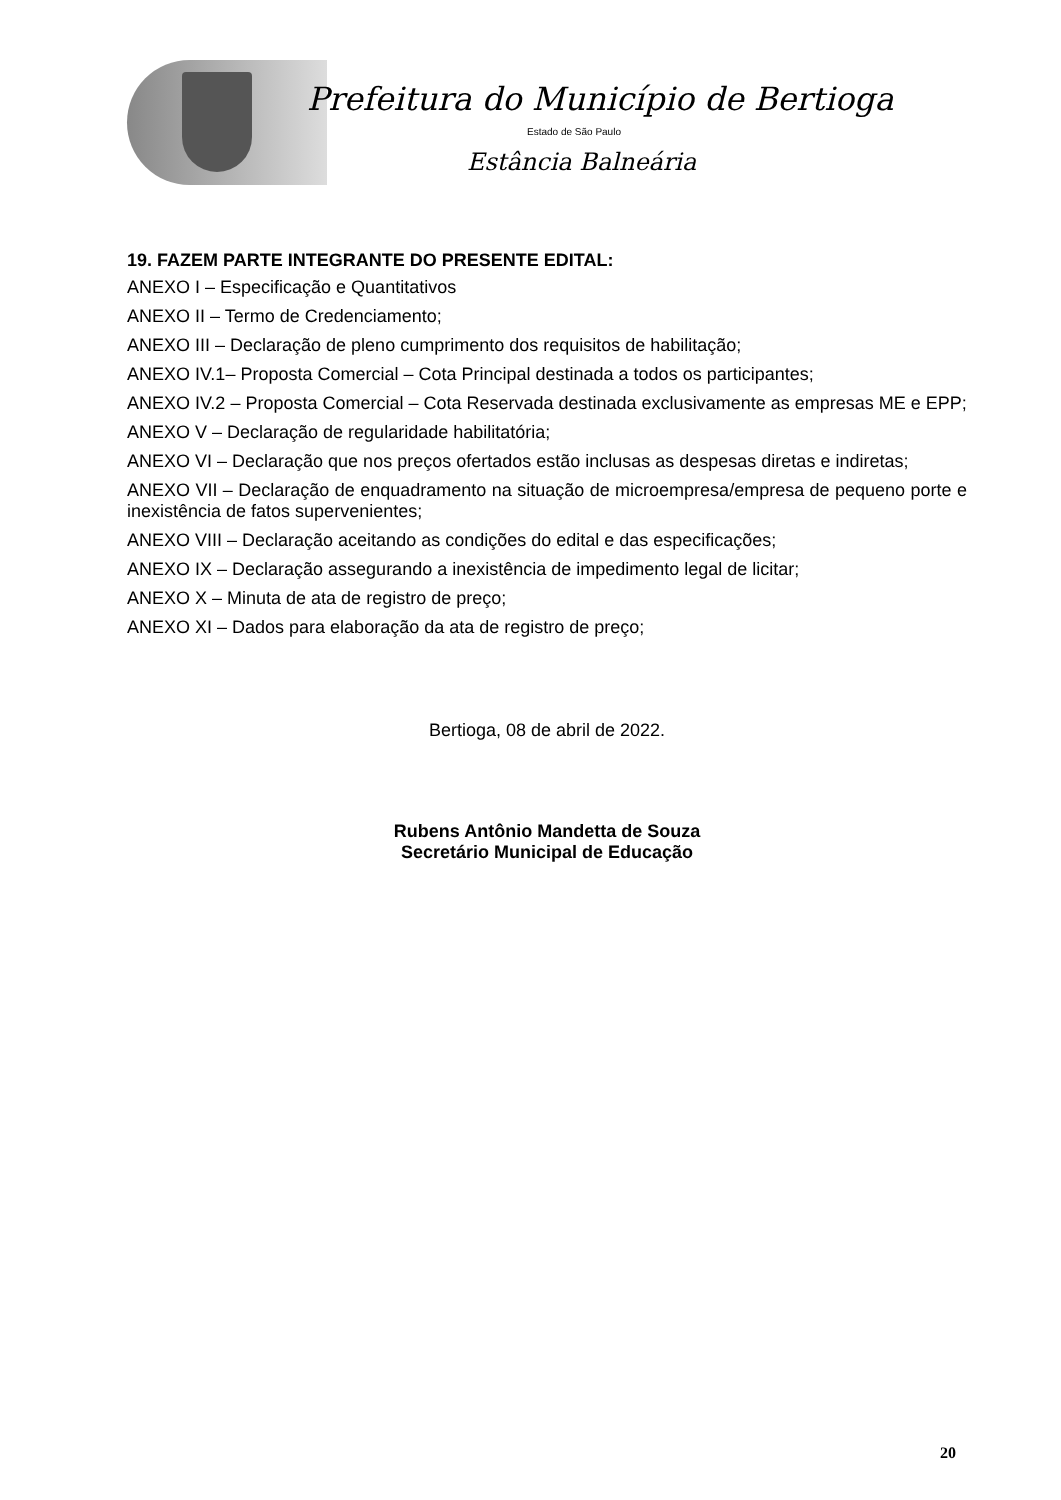Prefeitura do Município de Bertioga
Estado de São Paulo
Estância Balneária
19. FAZEM PARTE INTEGRANTE DO PRESENTE EDITAL:
ANEXO I – Especificação e Quantitativos
ANEXO II – Termo de Credenciamento;
ANEXO III – Declaração de pleno cumprimento dos requisitos de habilitação;
ANEXO IV.1– Proposta Comercial – Cota Principal destinada a todos os participantes;
ANEXO IV.2 – Proposta Comercial – Cota Reservada destinada exclusivamente as empresas ME e EPP;
ANEXO V – Declaração de regularidade habilitatória;
ANEXO VI – Declaração que nos preços ofertados estão inclusas as despesas diretas e indiretas;
ANEXO VII – Declaração de enquadramento na situação de microempresa/empresa de pequeno porte e inexistência de fatos supervenientes;
ANEXO VIII – Declaração aceitando as condições do edital e das especificações;
ANEXO IX – Declaração assegurando a inexistência de impedimento legal de licitar;
ANEXO X – Minuta de ata de registro de preço;
ANEXO XI – Dados para elaboração da ata de registro de preço;
Bertioga, 08 de abril de 2022.
Rubens Antônio Mandetta de Souza
Secretário Municipal de Educação
20